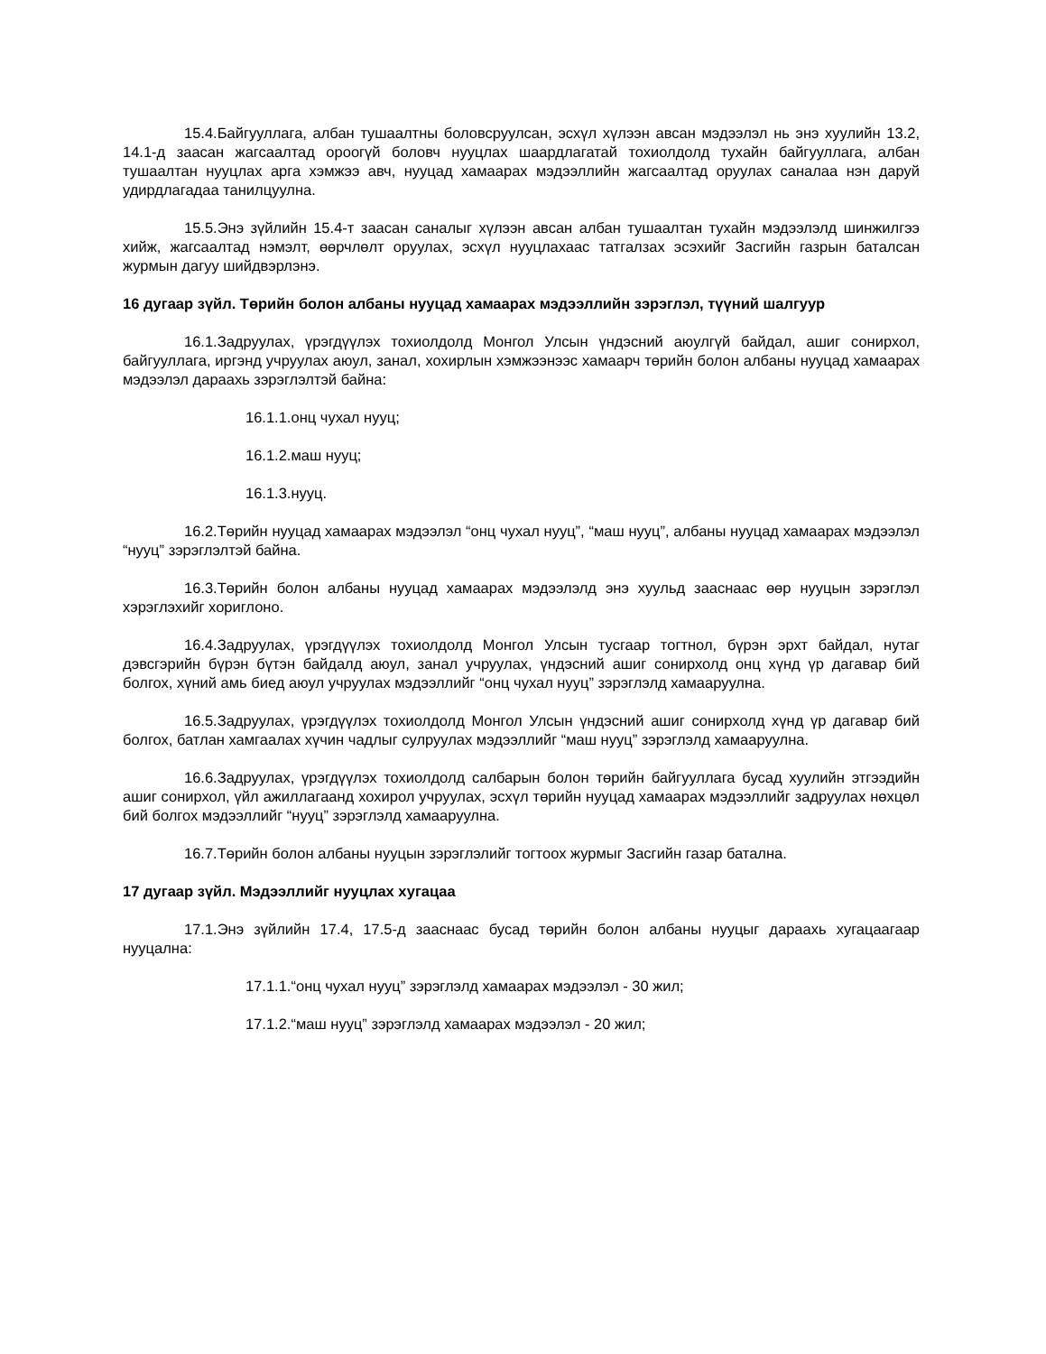15.4.Байгууллага, албан тушаалтны боловсруулсан, эсхүл хүлээн авсан мэдээлэл нь энэ хуулийн 13.2, 14.1-д заасан жагсаалтад ороогүй боловч нууцлах шаардлагатай тохиолдолд тухайн байгууллага, албан тушаалтан нууцлах арга хэмжээ авч, нууцад хамаарах мэдээллийн жагсаалтад оруулах саналаа нэн даруй удирдлагадаа танилцуулна.
15.5.Энэ зүйлийн 15.4-т заасан саналыг хүлээн авсан албан тушаалтан тухайн мэдээлэлд шинжилгээ хийж, жагсаалтад нэмэлт, өөрчлөлт оруулах, эсхүл нууцлахаас татгалзах эсэхийг Засгийн газрын баталсан журмын дагуу шийдвэрлэнэ.
16 дугаар зүйл. Төрийн болон албаны нууцад хамаарах мэдээллийн зэрэглэл, түүний шалгуур
16.1.Задруулах, үрэгдүүлэх тохиолдолд Монгол Улсын үндэсний аюулгүй байдал, ашиг сонирхол, байгууллага, иргэнд учруулах аюул, занал, хохирлын хэмжээнээс хамаарч төрийн болон албаны нууцад хамаарах мэдээлэл дараахь зэрэглэлтэй байна:
16.1.1.онц чухал нууц;
16.1.2.маш нууц;
16.1.3.нууц.
16.2.Төрийн нууцад хамаарах мэдээлэл “онц чухал нууц”, “маш нууц”, албаны нууцад хамаарах мэдээлэл “нууц” зэрэглэлтэй байна.
16.3.Төрийн болон албаны нууцад хамаарах мэдээлэлд энэ хуульд зааснаас өөр нууцын зэрэглэл хэрэглэхийг хориглоно.
16.4.Задруулах, үрэгдүүлэх тохиолдолд Монгол Улсын тусгаар тогтнол, бүрэн эрхт байдал, нутаг дэвсгэрийн бүрэн бүтэн байдалд аюул, занал учруулах, үндэсний ашиг сонирхолд онц хүнд үр дагавар бий болгох, хүний амь биед аюул учруулах мэдээллийг “онц чухал нууц” зэрэглэлд хамааруулна.
16.5.Задруулах, үрэгдүүлэх тохиолдолд Монгол Улсын үндэсний ашиг сонирхолд хүнд үр дагавар бий болгох, батлан хамгаалах хүчин чадлыг сулруулах мэдээллийг “маш нууц” зэрэглэлд хамааруулна.
16.6.Задруулах, үрэгдүүлэх тохиолдолд салбарын болон төрийн байгууллага бусад хуулийн этгээдийн ашиг сонирхол, үйл ажиллагаанд хохирол учруулах, эсхүл төрийн нууцад хамаарах мэдээллийг задруулах нөхцөл бий болгох мэдээллийг “нууц” зэрэглэлд хамааруулна.
16.7.Төрийн болон албаны нууцын зэрэглэлийг тогтоох журмыг Засгийн газар батална.
17 дугаар зүйл. Мэдээллийг нууцлах хугацаа
17.1.Энэ зүйлийн 17.4, 17.5-д зааснаас бусад төрийн болон албаны нууцыг дараахь хугацаагаар нууцална:
17.1.1.“онц чухал нууц” зэрэглэлд хамаарах мэдээлэл - 30 жил;
17.1.2.“маш нууц” зэрэглэлд хамаарах мэдээлэл - 20 жил;